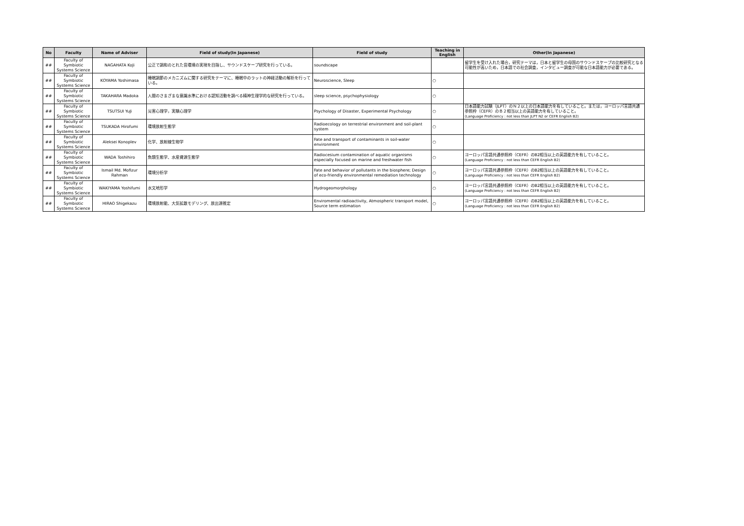| No | Faculty | Name of Adviser | Field of study(In Japanese) | Field of study | Teaching in English | Other(In Japanese) |
| --- | --- | --- | --- | --- | --- | --- |
| ## | Faculty of Symbiotic Systems Science | NAGAHATA KoJi | 公正で調和のとれた音環境の実現を目指し、サウンドスケープ研究を行っている。 | soundscape | | 留学生を受け入れた場合，研究テーマは，日本と留学生の母国のサウンドスケープの比較研究となる可能性が高いため，日本語での社会調査，インタビュー調査が可能な日本語能力が必要である。 |
| ## | Faculty of Symbiotic Systems Science | KOYAMA Yoshimasa | 睡眠調節のメカニズムに関する研究をテーマに、睡眠中のラットの神経活動の解析を行っている。 | Neuroscience, Sleep | ○ | |
| ## | Faculty of Symbiotic Systems Science | TAKAHARA Madoka | 人間のさまざまな意識水準における認知活動を調べる精神生理学的な研究を行っている。 | sleep science, psychophysiology | ○ | |
| ## | Faculty of Symbiotic Systems Science | TSUTSUI YuJi | 災害心理学，実験心理学 | Psychology of Disaster, Experimental Psychology | ○ | 日本語能力試験（JLPT）のＮ２以上の日本語能力を有していること。または，ヨーロッパ言語共通参照枠（CEFR）のＢ２相当以上の英語能力を有していること。 (Language Proficiency : not less than JLPT N2 or CEFR English B2) |
| ## | Faculty of Symbiotic Systems Science | TSUKADA Hirofumi | 環境放射生態学 | Radioecology on terrestrial environment and soil-plant system | ○ | |
| ## | Faculty of Symbiotic Systems Science | Aleksei Konoplev | 化学、放射線生物学 | Fate and transport of contaminants in soil-water environment | ○ | |
| ## | Faculty of Symbiotic Systems Science | WADA Toshihiro | 魚類生態学、水産資源生態学 | Radiocesium contamination of aquatic organisms especially focused on marine and freshwater fish | ○ | ヨーロッパ言語共通参照枠（CEFR）のB2相当以上の英語能力を有していること。 (Language Proficiency : not less than CEFR English B2) |
| ## | Faculty of Symbiotic Systems Science | Ismail Md. Mofizur Rahman | 環境分析学 | Fate and behavior of pollutants in the biosphere; Design of eco-friendly environmental remediation technology | ○ | ヨーロッパ言語共通参照枠（CEFR）のB2相当以上の英語能力を有していること。 (Language Proficiency : not less than CEFR English B2) |
| ## | Faculty of Symbiotic Systems Science | WAKIYAMA Yoshifumi | 水文地形学 | Hydrogeomorphology | ○ | ヨーロッパ言語共通参照枠（CEFR）のB2相当以上の英語能力を有していること。 (Language Proficiency : not less than CEFR English B2) |
| ## | Faculty of Symbiotic Systems Science | HIRAO Shigekazu | 環境放射能、大気拡散モデリング、放出源推定 | Enviromental radioactivity, Atmospheric transport model, Source term estimation | ○ | ヨーロッパ言語共通参照枠（CEFR）のB2相当以上の英語能力を有していること。 (Language Proficiency : not less than CEFR English B2) |